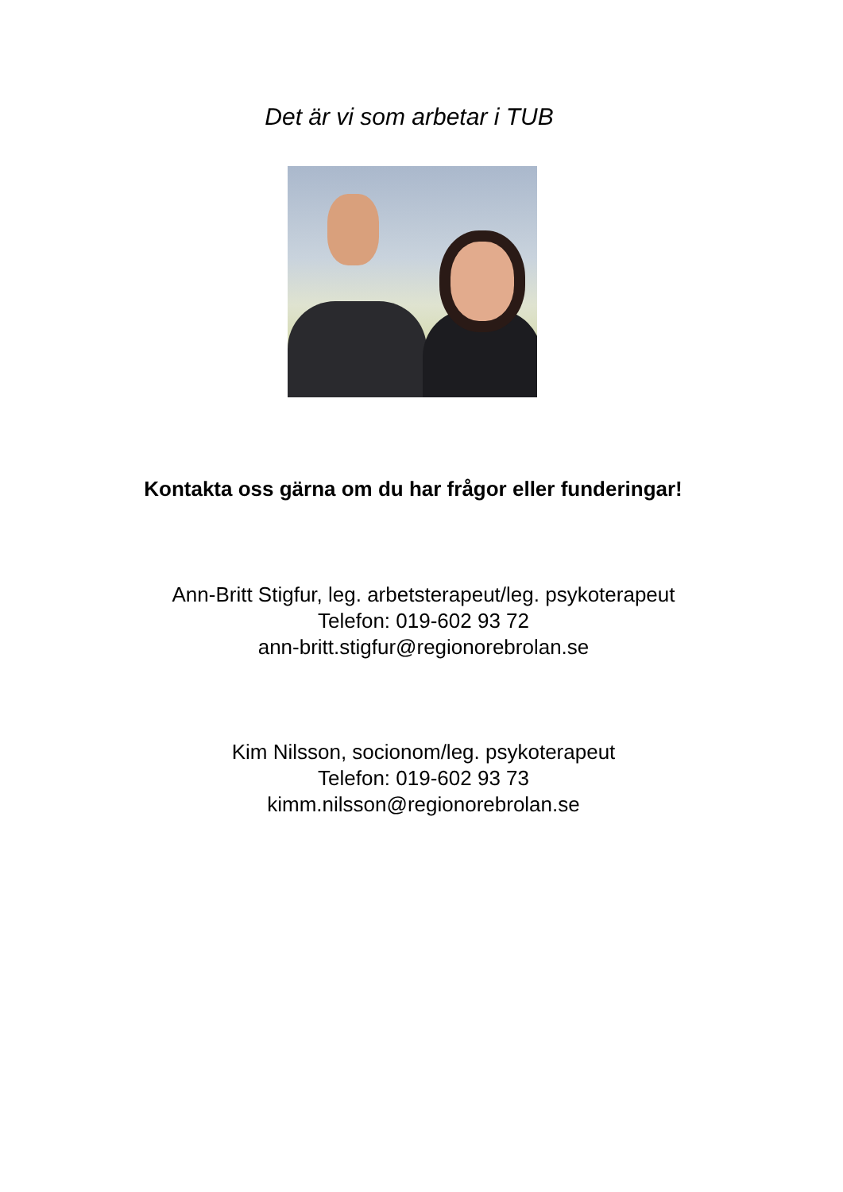Det är vi som arbetar i TUB
Kontakta oss gärna om du har frågor eller funderingar!
Ann-Britt Stigfur, leg. arbetsterapeut/leg. psykoterapeut
Telefon: 019-602 93 72
ann-britt.stigfur@regionorebrolan.se
Kim Nilsson, socionom/leg. psykoterapeut
Telefon: 019-602 93 73
kimm.nilsson@regionorebrolan.se